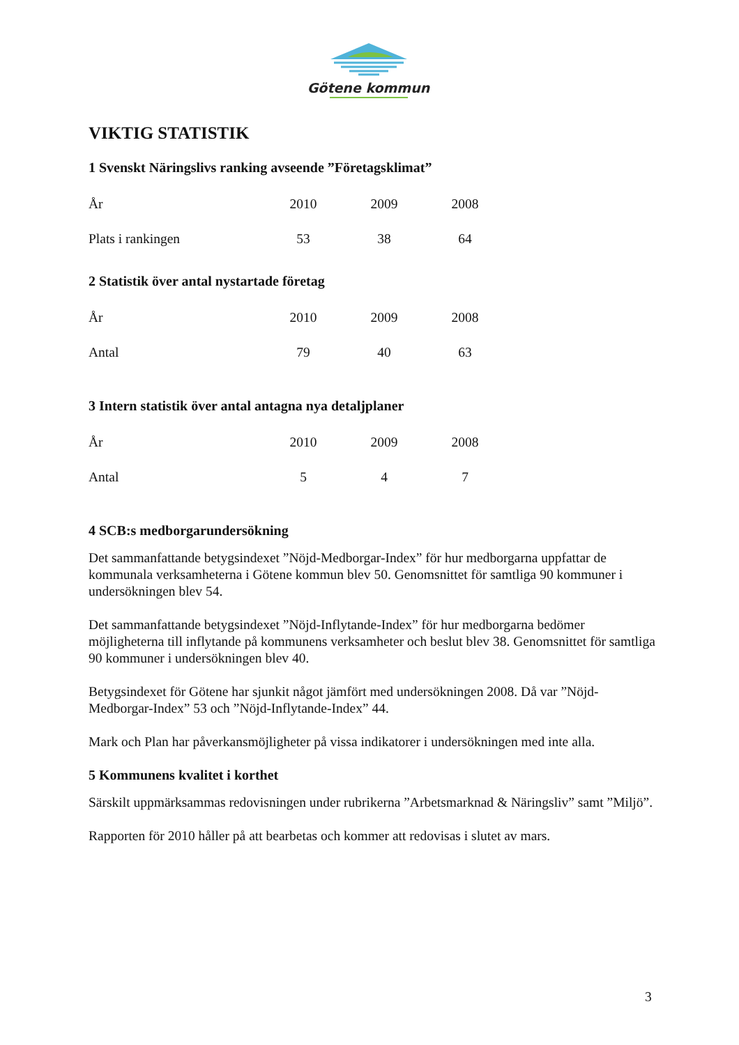Götene kommun
VIKTIG STATISTIK
1 Svenskt Näringslivs ranking avseende ”Företagsklimat”
| År | 2010 | 2009 | 2008 |
| Plats i rankingen | 53 | 38 | 64 |
2 Statistik över antal nystartade företag
| År | 2010 | 2009 | 2008 |
| Antal | 79 | 40 | 63 |
3 Intern statistik över antal antagna nya detaljplaner
| År | 2010 | 2009 | 2008 |
| Antal | 5 | 4 | 7 |
4 SCB:s medborgarundersökning
Det sammanfattande betygsindexet ”Nöjd-Medborgar-Index” för hur medborgarna uppfattar de kommunala verksamheterna i Götene kommun blev 50. Genomsnittet för samtliga 90 kommuner i undersökningen blev 54.
Det sammanfattande betygsindexet ”Nöjd-Inflytande-Index” för hur medborgarna bedömer möjligheterna till inflytande på kommunens verksamheter och beslut blev 38. Genomsnittet för samtliga 90 kommuner i undersökningen blev 40.
Betygsindexet för Götene har sjunkit något jämfört med undersökningen 2008. Då var ”Nöjd-Medborgar-Index” 53 och ”Nöjd-Inflytande-Index” 44.
Mark och Plan har påverkansmöjligheter på vissa indikatorer i undersökningen med inte alla.
5 Kommunens kvalitet i korthet
Särskilt uppmärksammas redovisningen under rubrikerna ”Arbetsmarknad & Näringsliv” samt ”Miljö”.
Rapporten för 2010 håller på att bearbetas och kommer att redovisas i slutet av mars.
3